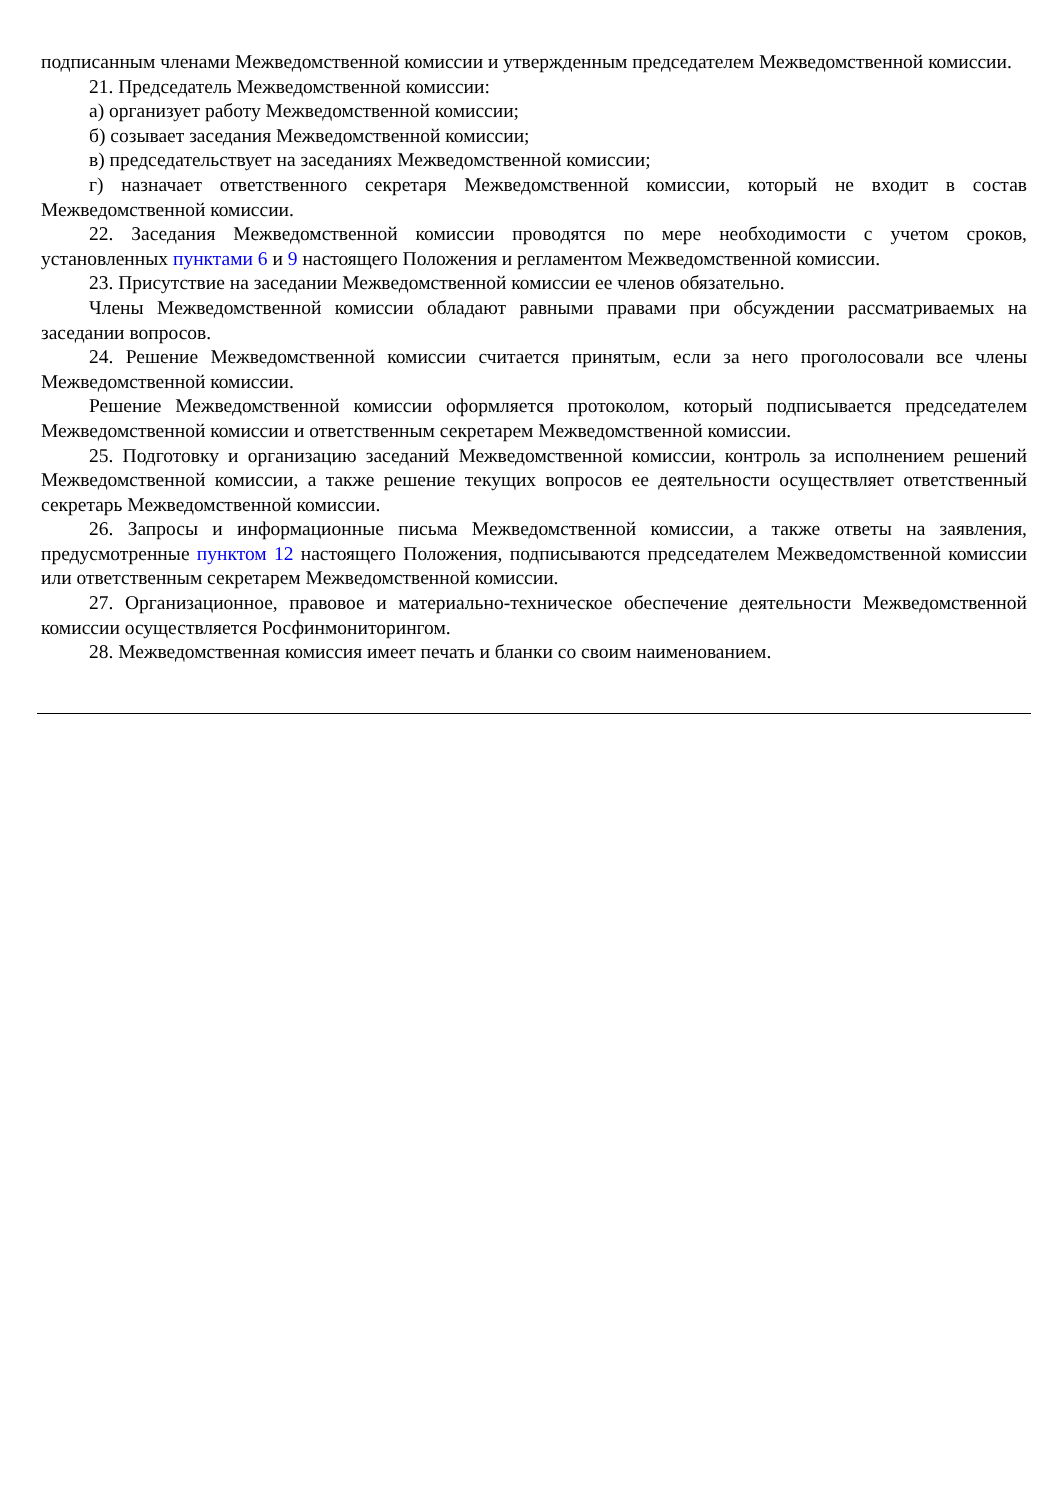подписанным членами Межведомственной комиссии и утвержденным председателем Межведомственной комиссии.
21. Председатель Межведомственной комиссии:
а) организует работу Межведомственной комиссии;
б) созывает заседания Межведомственной комиссии;
в) председательствует на заседаниях Межведомственной комиссии;
г) назначает ответственного секретаря Межведомственной комиссии, который не входит в состав Межведомственной комиссии.
22. Заседания Межведомственной комиссии проводятся по мере необходимости с учетом сроков, установленных пунктами 6 и 9 настоящего Положения и регламентом Межведомственной комиссии.
23. Присутствие на заседании Межведомственной комиссии ее членов обязательно.
Члены Межведомственной комиссии обладают равными правами при обсуждении рассматриваемых на заседании вопросов.
24. Решение Межведомственной комиссии считается принятым, если за него проголосовали все члены Межведомственной комиссии.
Решение Межведомственной комиссии оформляется протоколом, который подписывается председателем Межведомственной комиссии и ответственным секретарем Межведомственной комиссии.
25. Подготовку и организацию заседаний Межведомственной комиссии, контроль за исполнением решений Межведомственной комиссии, а также решение текущих вопросов ее деятельности осуществляет ответственный секретарь Межведомственной комиссии.
26. Запросы и информационные письма Межведомственной комиссии, а также ответы на заявления, предусмотренные пунктом 12 настоящего Положения, подписываются председателем Межведомственной комиссии или ответственным секретарем Межведомственной комиссии.
27. Организационное, правовое и материально-техническое обеспечение деятельности Межведомственной комиссии осуществляется Росфинмониторингом.
28. Межведомственная комиссия имеет печать и бланки со своим наименованием.